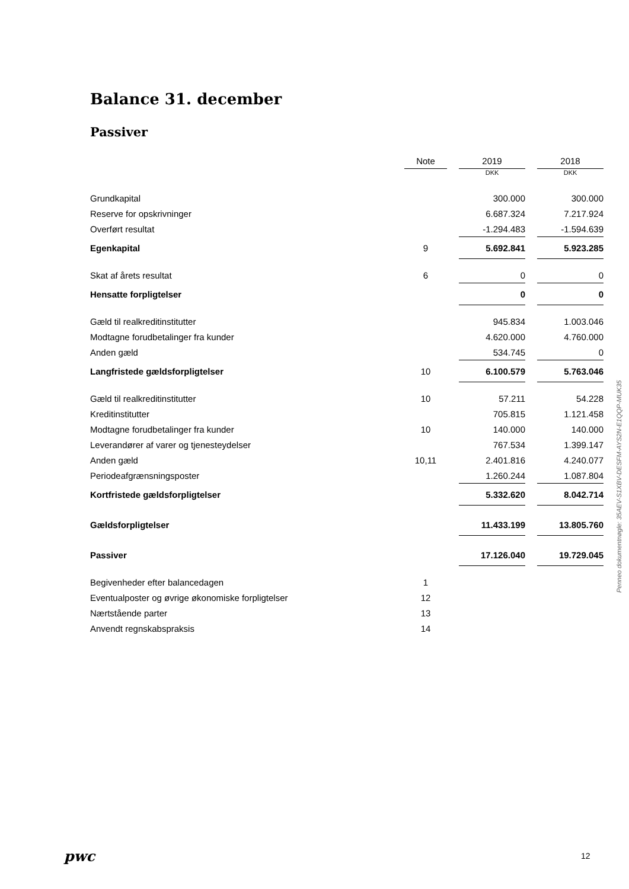Balance 31. december
Passiver
| | Note | | 2019 | | 2018 |
| | | | DKK | | DKK |
| Grundkapital | | | 300.000 | | 300.000 |
| Reserve for opskrivninger | | | 6.687.324 | | 7.217.924 |
| Overført resultat | | | -1.294.483 | | -1.594.639 |
| Egenkapital | 9 | | 5.692.841 | | 5.923.285 |
| Skat af årets resultat | 6 | | 0 | | 0 |
| Hensatte forpligtelser | | | 0 | | 0 |
| Gæld til realkreditinstitutter | | | 945.834 | | 1.003.046 |
| Modtagne forudbetalinger fra kunder | | | 4.620.000 | | 4.760.000 |
| Anden gæld | | | 534.745 | | 0 |
| Langfristede gældsforpligtelser | 10 | | 6.100.579 | | 5.763.046 |
| Gæld til realkreditinstitutter | 10 | | 57.211 | | 54.228 |
| Kreditinstitutter | | | 705.815 | | 1.121.458 |
| Modtagne forudbetalinger fra kunder | 10 | | 140.000 | | 140.000 |
| Leverandører af varer og tjenesteydelser | | | 767.534 | | 1.399.147 |
| Anden gæld | 10,11 | | 2.401.816 | | 4.240.077 |
| Periodeafgrænsningsposter | | | 1.260.244 | | 1.087.804 |
| Kortfristede gældsforpligtelser | | | 5.332.620 | | 8.042.714 |
| Gældsforpligtelser | | | 11.433.199 | | 13.805.760 |
| Passiver | | | 17.126.040 | | 19.729.045 |
| Begivenheder efter balancedagen | 1 | | | | |
| Eventualposter og øvrige økonomiske forpligtelser | 12 | | | | |
| Nærtstående parter | 13 | | | | |
| Anvendt regnskabspraksis | 14 | | | | |
Penneo dokumentnøgle: 35AEV-S1XBV-DESFM-AYS2N-E1QQP-MUK35
pwc 12